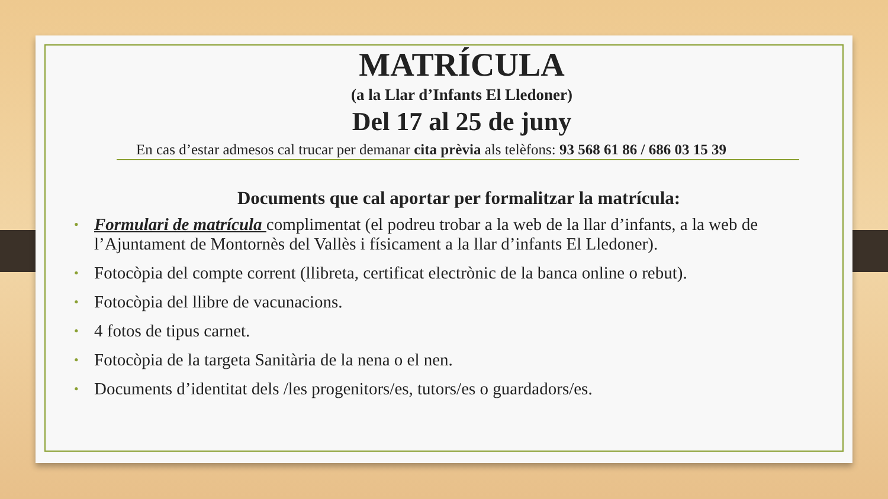MATRÍCULA
(a la Llar d’Infants El Lledoner)
Del 17 al 25 de juny
En cas d’estar admesos cal trucar per demanar cita prèvia als telèfons: 93 568 61 86 / 686 03 15 39
Documents que cal aportar per formalitzar la matrícula:
• Formulari de matrícula complimentat (el podreu trobar a la web de la llar d’infants, a la web de l’Ajuntament de Montornès del Vallès i físicament a la llar d’infants El Lledoner).
• Fotocòpia del compte corrent (llibreta, certificat electrònic de la banca online o rebut).
• Fotocòpia del llibre de vacunacions.
• 4 fotos de tipus carnet.
• Fotocòpia de la targeta Sanitària de la nena o el nen.
• Documents d’identitat dels /les progenitors/es, tutors/es o guardadors/es.